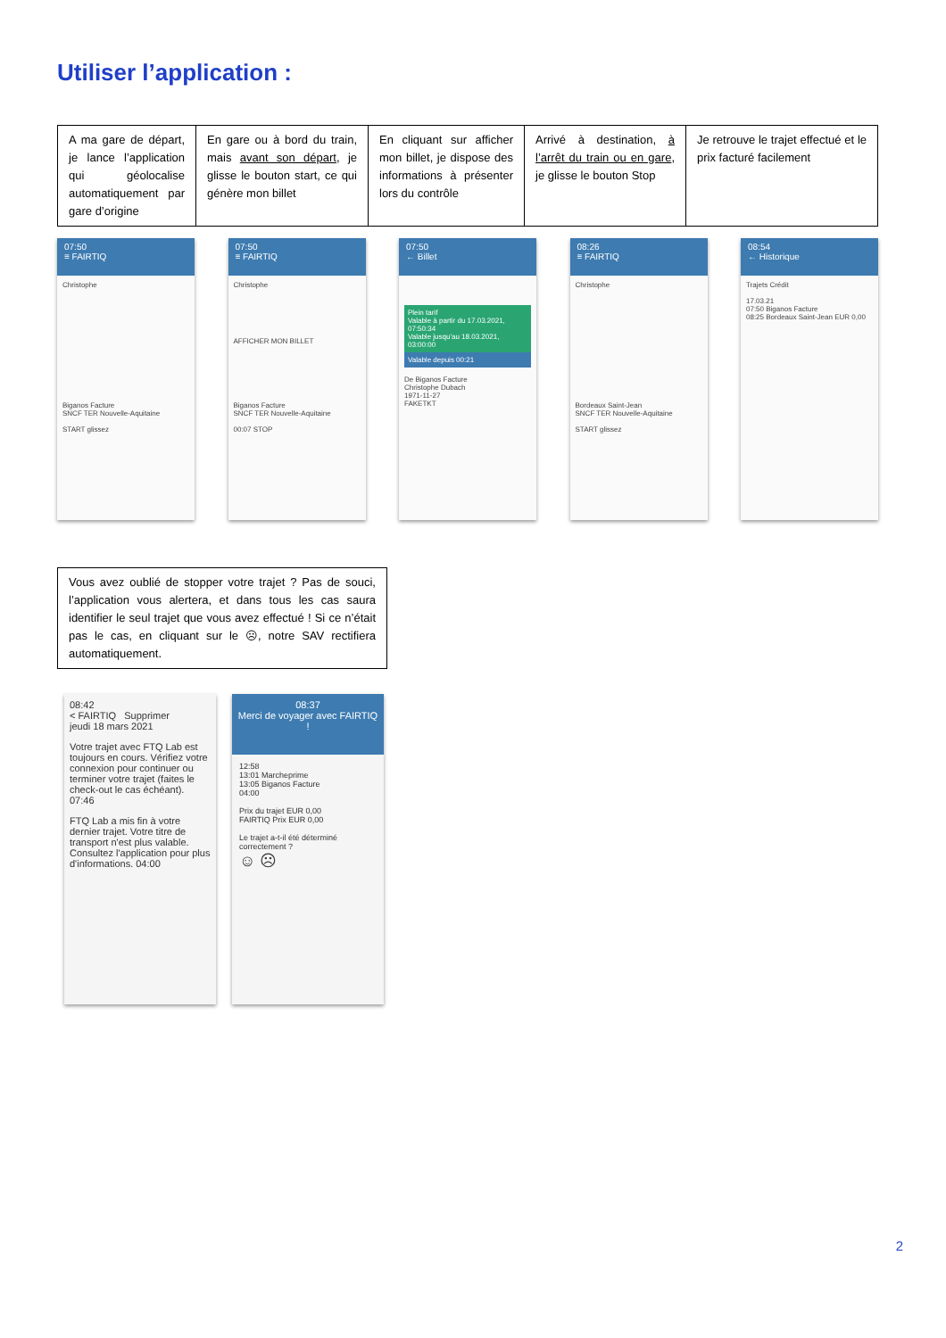Utiliser l’application :
| A ma gare de départ, je lance l’application qui géolocalise automatiquement par gare d’origine | En gare ou à bord du train, mais avant son départ , je glisse le bouton start, ce qui génère mon billet | En cliquant sur afficher mon billet, je dispose des informations à présenter lors du contrôle | Arrivé à destination, à l’arrêt du train ou en gare , je glisse le bouton Stop | Je retrouve le trajet effectué et le prix facturé facilement |
07:50
≡ FAIRTIQ
Christophe
Biganos Facture
SNCF TER Nouvelle-Aquitaine
START glissez
07:50
≡ FAIRTIQ
Christophe
AFFICHER MON BILLET
Biganos Facture
SNCF TER Nouvelle-Aquitaine
00:07 STOP
07:50
← Billet
Plein tarif
Valable à partir du 17.03.2021, 07:50:34
Valable jusqu'au 18.03.2021, 03:00:00
Valable depuis 00:21
De Biganos Facture
Christophe Dubach
1971-11-27
FAKETKT
08:26
≡ FAIRTIQ
Christophe
Bordeaux Saint-Jean
SNCF TER Nouvelle-Aquitaine
START glissez
08:54
← Historique
Trajets Crédit
17.03.21
07:50 Biganos Facture
08:25 Bordeaux Saint-Jean EUR 0,00
Vous avez oublié de stopper votre trajet ? Pas de souci, l’application vous alertera, et dans tous les cas saura identifier le seul trajet que vous avez effectué ! Si ce n’était pas le cas, en cliquant sur le ☹, notre SAV rectifiera automatiquement.
08:42
< FAIRTIQ Supprimer
jeudi 18 mars 2021
Votre trajet avec FTQ Lab est toujours en cours. Vérifiez votre connexion pour continuer ou terminer votre trajet (faites le check-out le cas échéant). 07:46
FTQ Lab a mis fin à votre dernier trajet. Votre titre de transport n'est plus valable. Consultez l'application pour plus d'informations. 04:00
08:37
Merci de voyager avec FAIRTIQ !
12:58
13:01 Marcheprime
13:05 Biganos Facture
04:00
Prix du trajet EUR 0,00
FAIRTIQ Prix EUR 0,00
Le trajet a-t-il été déterminé correctement ?
☺ ☹
2